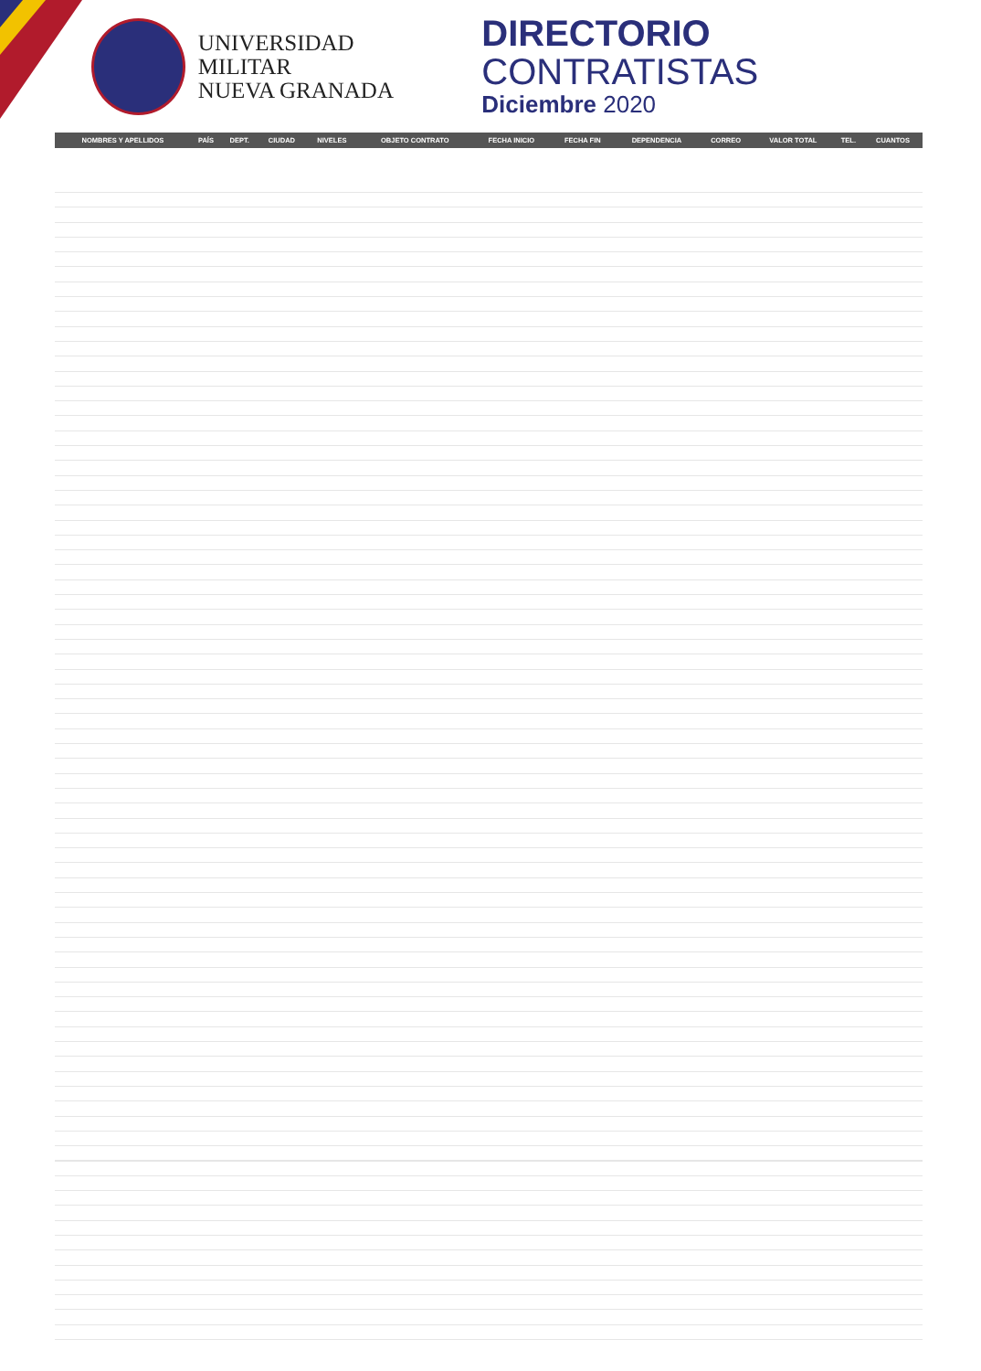UNIVERSIDAD MILITAR
NUEVA GRANADA
DIRECTORIO CONTRATISTAS
Diciembre 2020
| NOMBRES Y APELLIDOS | PAÍS | DEPT. | CIUDAD | NIVELES | OBJETO CONTRATO | FECHA INICIO | FECHA FIN | DEPENDENCIA | CORREO | VALOR TOTAL | TEL. | CUANTOS |
| --- | --- | --- | --- | --- | --- | --- | --- | --- | --- | --- | --- | --- |